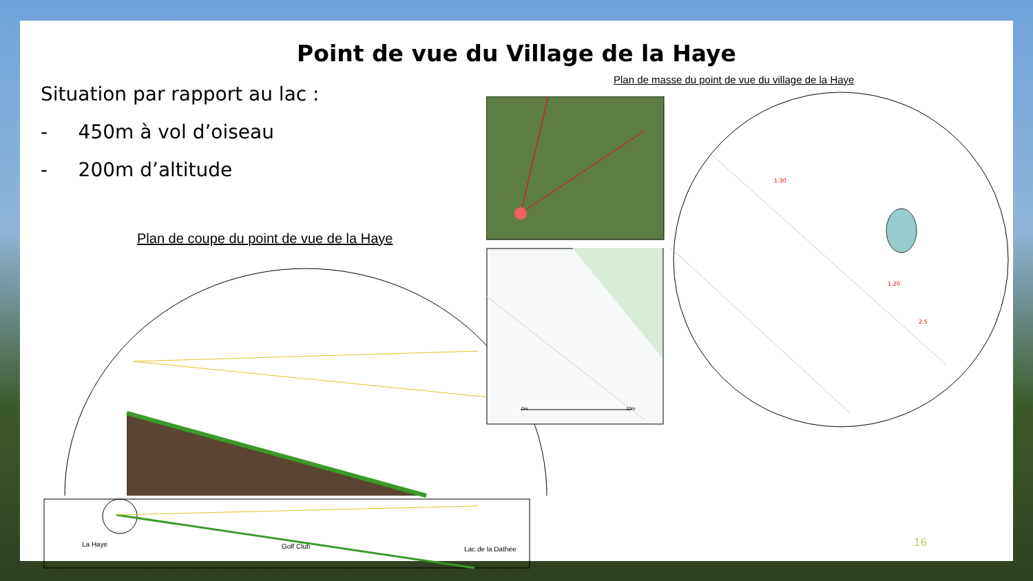Point de vue du Village de la Haye
Situation par rapport au lac :
- 450m à vol d’oiseau
- 200m d’altitude
Plan de coupe du point de vue de la Haye
Plan de masse du point de vue du village de la Haye
La Haye Golf Club Lac de la Dathée
0m 10m
1.30
1.20
2.5
16